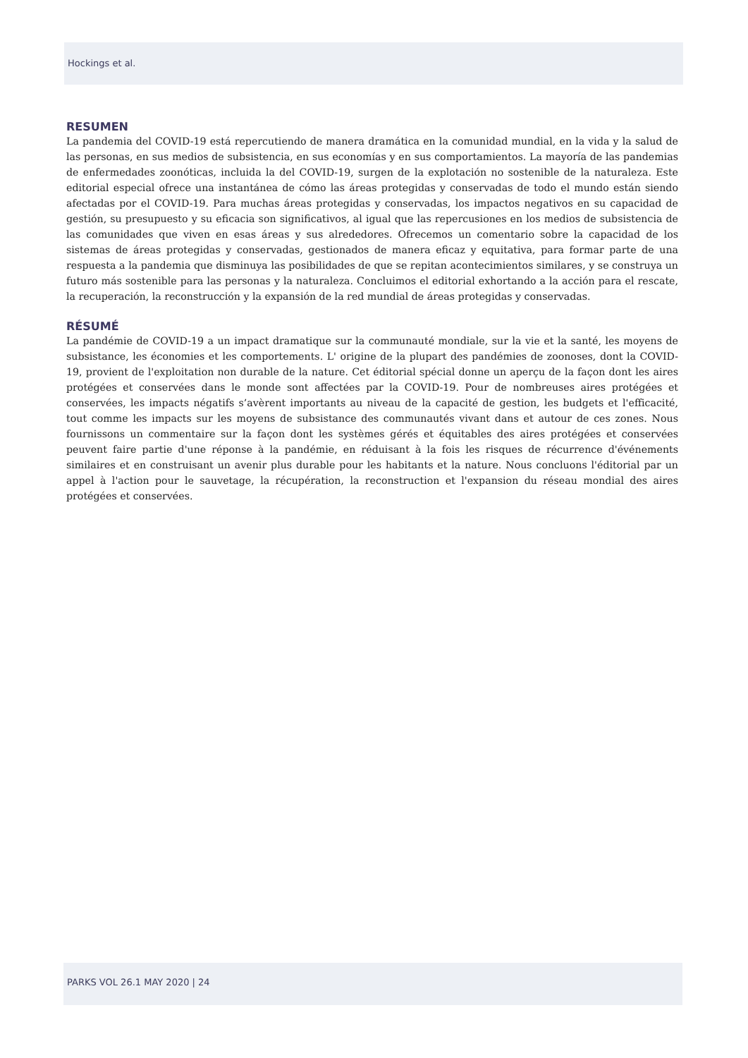Hockings et al.
RESUMEN
La pandemia del COVID-19 está repercutiendo de manera dramática en la comunidad mundial, en la vida y la salud de las personas, en sus medios de subsistencia, en sus economías y en sus comportamientos. La mayoría de las pandemias de enfermedades zoonóticas, incluida la del COVID-19, surgen de la explotación no sostenible de la naturaleza. Este editorial especial ofrece una instantánea de cómo las áreas protegidas y conservadas de todo el mundo están siendo afectadas por el COVID-19. Para muchas áreas protegidas y conservadas, los impactos negativos en su capacidad de gestión, su presupuesto y su eficacia son significativos, al igual que las repercusiones en los medios de subsistencia de las comunidades que viven en esas áreas y sus alrededores. Ofrecemos un comentario sobre la capacidad de los sistemas de áreas protegidas y conservadas, gestionados de manera eficaz y equitativa, para formar parte de una respuesta a la pandemia que disminuya las posibilidades de que se repitan acontecimientos similares, y se construya un futuro más sostenible para las personas y la naturaleza. Concluimos el editorial exhortando a la acción para el rescate, la recuperación, la reconstrucción y la expansión de la red mundial de áreas protegidas y conservadas.
RÉSUMÉ
La pandémie de COVID-19 a un impact dramatique sur la communauté mondiale, sur la vie et la santé, les moyens de subsistance, les économies et les comportements. L' origine de la plupart des pandémies de zoonoses, dont la COVID-19, provient de l'exploitation non durable de la nature. Cet éditorial spécial donne un aperçu de la façon dont les aires protégées et conservées dans le monde sont affectées par la COVID-19. Pour de nombreuses aires protégées et conservées, les impacts négatifs s’avèrent importants au niveau de la capacité de gestion, les budgets et l'efficacité, tout comme les impacts sur les moyens de subsistance des communautés vivant dans et autour de ces zones. Nous fournissons un commentaire sur la façon dont les systèmes gérés et équitables des aires protégées et conservées peuvent faire partie d'une réponse à la pandémie, en réduisant à la fois les risques de récurrence d'événements similaires et en construisant un avenir plus durable pour les habitants et la nature. Nous concluons l'éditorial par un appel à l'action pour le sauvetage, la récupération, la reconstruction et l'expansion du réseau mondial des aires protégées et conservées.
PARKS VOL 26.1 MAY 2020 | 24